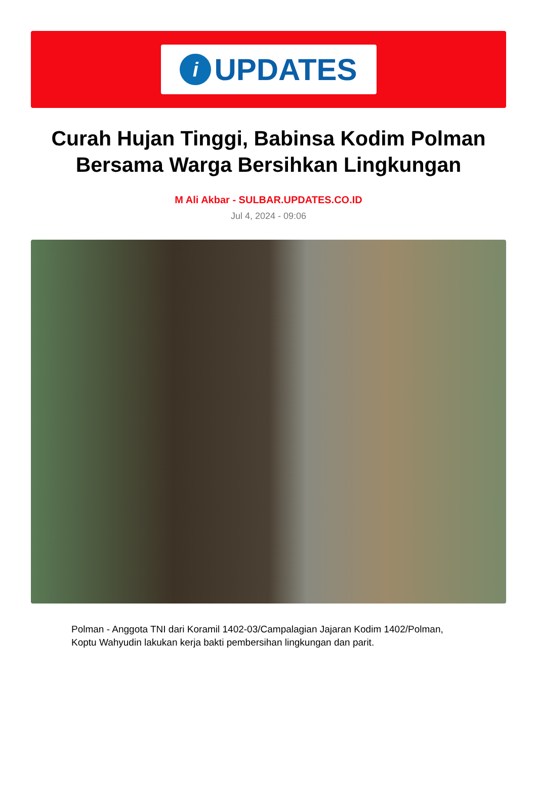i
UPDATES
Curah Hujan Tinggi, Babinsa Kodim Polman Bersama Warga Bersihkan Lingkungan
M Ali Akbar - SULBAR.UPDATES.CO.ID
Jul 4, 2024 - 09:06
Polman - Anggota TNI dari Koramil 1402-03/Campalagian Jajaran Kodim 1402/Polman, Koptu Wahyudin lakukan kerja bakti pembersihan lingkungan dan parit.